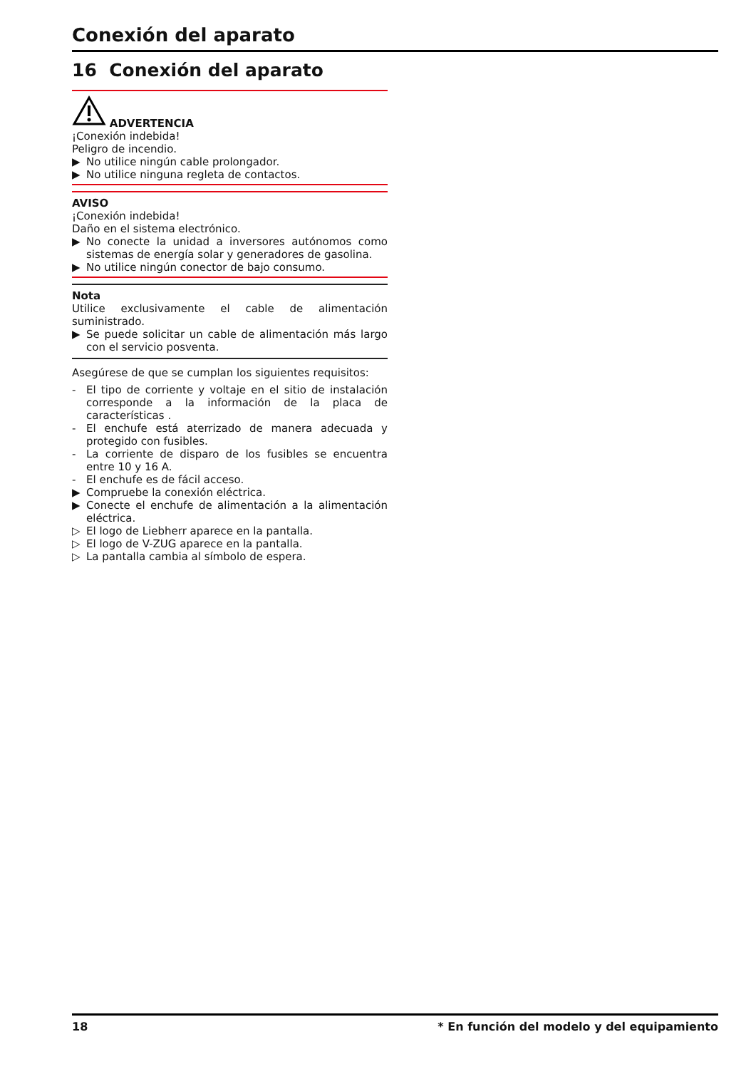Conexión del aparato
16 Conexión del aparato
ADVERTENCIA
¡Conexión indebida!
Peligro de incendio.
▶ No utilice ningún cable prolongador.
▶ No utilice ninguna regleta de contactos.
AVISO
¡Conexión indebida!
Daño en el sistema electrónico.
▶ No conecte la unidad a inversores autónomos como sistemas de energía solar y generadores de gasolina.
▶ No utilice ningún conector de bajo consumo.
Nota
Utilice exclusivamente el cable de alimentación suministrado.
▶ Se puede solicitar un cable de alimentación más largo con el servicio posventa.
Asegúrese de que se cumplan los siguientes requisitos:
- El tipo de corriente y voltaje en el sitio de instalación corresponde a la información de la placa de características .
- El enchufe está aterrizado de manera adecuada y protegido con fusibles.
- La corriente de disparo de los fusibles se encuentra entre 10 y 16 A.
- El enchufe es de fácil acceso.
▶ Compruebe la conexión eléctrica.
▶ Conecte el enchufe de alimentación a la alimentación eléctrica.
▷ El logo de Liebherr aparece en la pantalla.
▷ El logo de V-ZUG aparece en la pantalla.
▷ La pantalla cambia al símbolo de espera.
18 * En función del modelo y del equipamiento